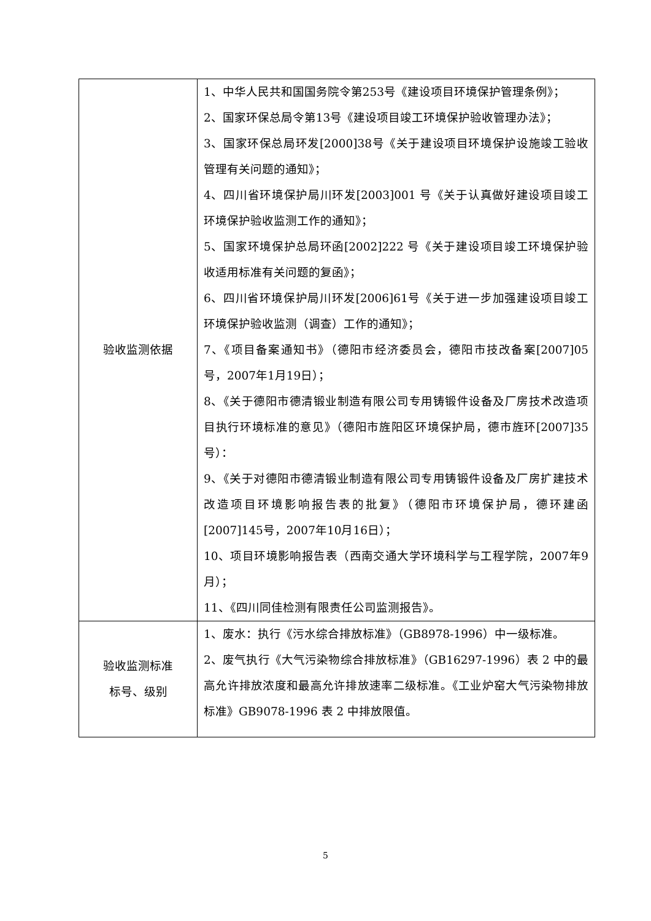| 验收监测依据 | 1、中华人民共和国国务院令第253号《建设项目环境保护管理条例》； 2、国家环保总局令第13号《建设项目竣工环境保护验收管理办法》； 3、国家环保总局环发[2000]38号《关于建设项目环境保护设施竣工验收管理有关问题的通知》； 4、四川省环境保护局川环发[2003]001 号《关于认真做好建设项目竣工环境保护验收监测工作的通知》； 5、国家环境保护总局环函[2002]222 号《关于建设项目竣工环境保护验收适用标准有关问题的复函》； 6、四川省环境保护局川环发[2006]61号《关于进一步加强建设项目竣工环境保护验收监测（调查）工作的通知》； 7、《项目备案通知书》（德阳市经济委员会，德阳市技改备案[2007]05号，2007年1月19日）； 8、《关于德阳市德清锻业制造有限公司专用铸锻件设备及厂房技术改造项目执行环境标准的意见》（德阳市旌阳区环境保护局，德市旌环[2007]35号）： 9、《关于对德阳市德清锻业制造有限公司专用铸锻件设备及厂房扩建技术改造项目环境影响报告表的批复》（德阳市环境保护局，德环建函 [2007]145号，2007年10月16日）； 10、项目环境影响报告表（西南交通大学环境科学与工程学院，2007年9月）； 11、《四川同佳检测有限责任公司监测报告》。 |
| 验收监测标准 标号、级别 | 1、废水：执行《污水综合排放标准》（GB8978-1996）中一级标准。 2、废气执行《大气污染物综合排放标准》（GB16297-1996）表 2 中的最高允许排放浓度和最高允许排放速率二级标准。《工业炉窑大气污染物排放标准》GB9078-1996 表 2 中排放限值。 |
5